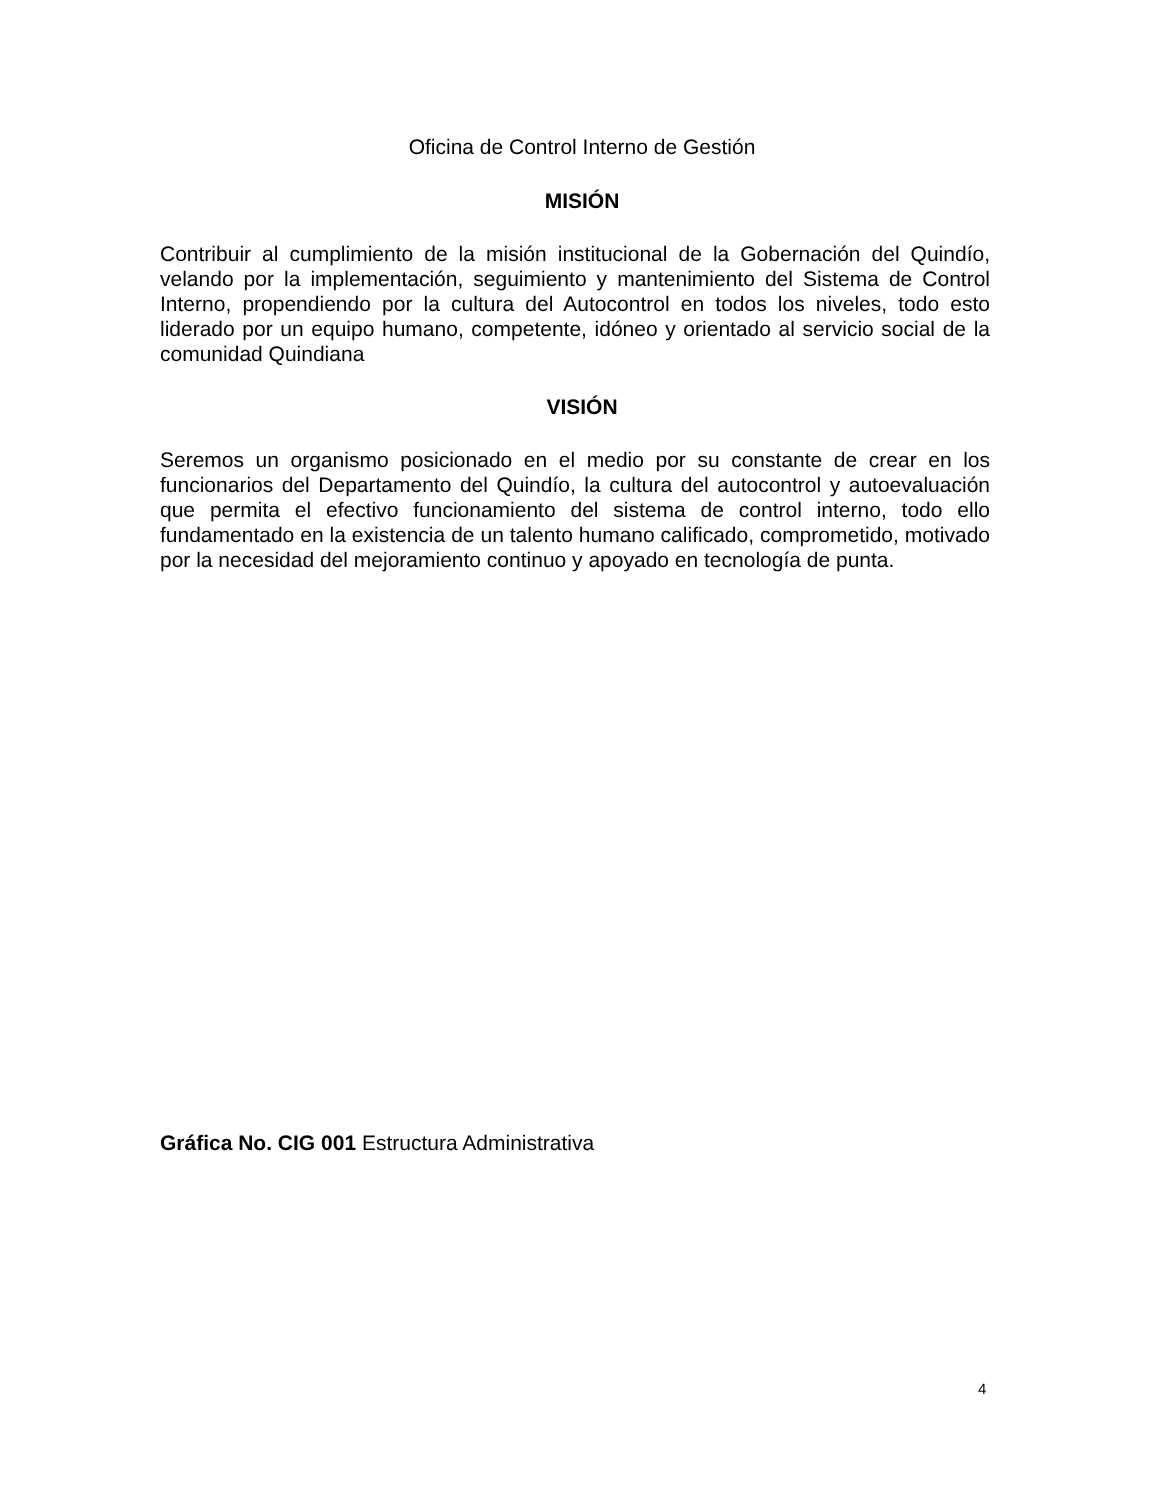Oficina de Control Interno de Gestión
MISIÓN
Contribuir al cumplimiento de la misión institucional de la Gobernación del Quindío, velando por la implementación, seguimiento y mantenimiento del Sistema de Control Interno, propendiendo por la cultura del Autocontrol en todos los niveles, todo esto liderado por un equipo humano, competente, idóneo y orientado al servicio social de la comunidad Quindiana
VISIÓN
Seremos un organismo posicionado en el medio por su constante de crear en los funcionarios del Departamento del Quindío, la cultura del autocontrol y autoevaluación que permita el efectivo funcionamiento del sistema de control interno, todo ello fundamentado en la existencia de un talento humano calificado, comprometido, motivado por la necesidad del mejoramiento continuo y apoyado en tecnología de punta.
Gráfica No. CIG 001 Estructura Administrativa
4